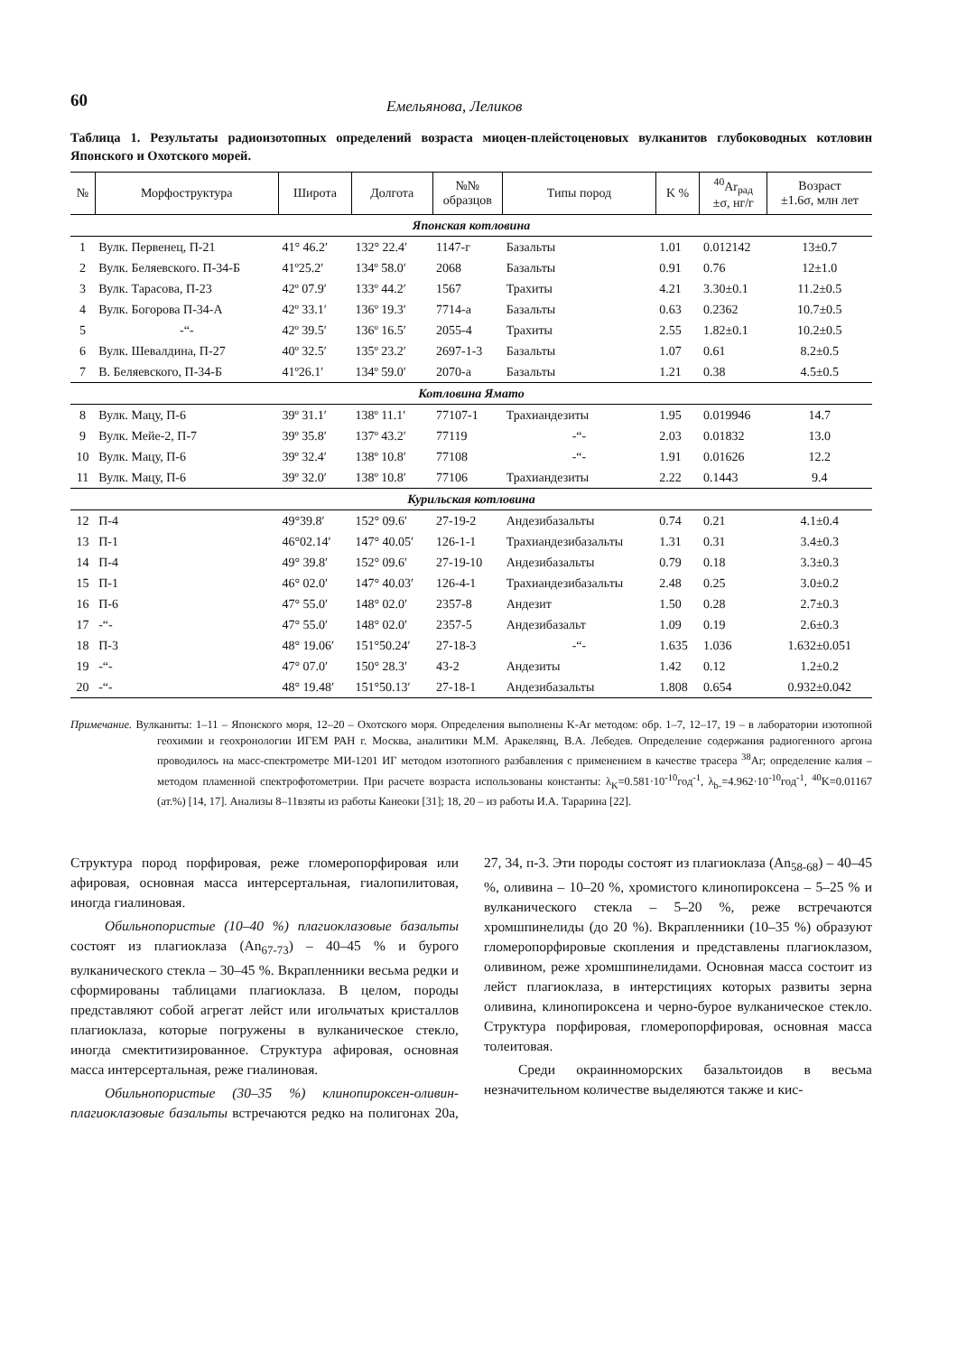60 Емельянова, Леликов
Таблица 1. Результаты радиоизотопных определений возраста миоцен-плейстоценовых вулканитов глубоководных котловин Японского и Охотского морей.
| № | Морфоструктура | Широта | Долгота | №№ образцов | Типы пород | K % | <sup>40</sup>Ar<sub>рад</sub> ±σ, нг/г | Возраст ±1.6σ, млн лет |
| --- | --- | --- | --- | --- | --- | --- | --- | --- |
| Японская котловина | | | | | | | | |
| 1 | Вулк. Первенец, П-21 | 41° 46.2′ | 132° 22.4′ | 1147-г | Базальты | 1.01 | 0.012142 | 13±0.7 |
| 2 | Вулк. Беляевского. П-34-Б | 41º25.2′ | 134º 58.0′ | 2068 | Базальты | 0.91 | 0.76 | 12±1.0 |
| 3 | Вулк. Тарасова, П-23 | 42º 07.9′ | 133º 44.2′ | 1567 | Трахиты | 4.21 | 3.30±0.1 | 11.2±0.5 |
| 4 | Вулк. Богорова П-34-А | 42º 33.1′ | 136º 19.3′ | 7714-а | Базальты | 0.63 | 0.2362 | 10.7±0.5 |
| 5 | -“- | 42º 39.5′ | 136º 16.5′ | 2055-4 | Трахиты | 2.55 | 1.82±0.1 | 10.2±0.5 |
| 6 | Вулк. Шевалдина, П-27 | 40º 32.5′ | 135º 23.2′ | 2697-1-3 | Базальты | 1.07 | 0.61 | 8.2±0.5 |
| 7 | В. Беляевского, П-34-Б | 41º26.1′ | 134º 59.0′ | 2070-а | Базальты | 1.21 | 0.38 | 4.5±0.5 |
| Котловина Ямато | | | | | | | | |
| 8 | Вулк. Мацу, П-6 | 39º 31.1′ | 138º 11.1′ | 77107-1 | Трахиандезиты | 1.95 | 0.019946 | 14.7 |
| 9 | Вулк. Мейе-2, П-7 | 39º 35.8′ | 137º 43.2′ | 77119 | -“- | 2.03 | 0.01832 | 13.0 |
| 10 | Вулк. Мацу, П-6 | 39º 32.4′ | 138º 10.8′ | 77108 | -“- | 1.91 | 0.01626 | 12.2 |
| 11 | Вулк. Мацу, П-6 | 39º 32.0′ | 138º 10.8′ | 77106 | Трахиандезиты | 2.22 | 0.1443 | 9.4 |
| Курильская котловина | | | | | | | | |
| 12 | П-4 | 49°39.8′ | 152° 09.6′ | 27-19-2 | Андезибазальты | 0.74 | 0.21 | 4.1±0.4 |
| 13 | П-1 | 46°02.14′ | 147° 40.05′ | 126-1-1 | Трахиандезибазальты | 1.31 | 0.31 | 3.4±0.3 |
| 14 | П-4 | 49° 39.8′ | 152° 09.6′ | 27-19-10 | Андезибазальты | 0.79 | 0.18 | 3.3±0.3 |
| 15 | П-1 | 46° 02.0′ | 147° 40.03′ | 126-4-1 | Трахиандезибазальты | 2.48 | 0.25 | 3.0±0.2 |
| 16 | П-6 | 47° 55.0′ | 148° 02.0′ | 2357-8 | Андезит | 1.50 | 0.28 | 2.7±0.3 |
| 17 | -“- | 47° 55.0′ | 148° 02.0′ | 2357-5 | Андезибазальт | 1.09 | 0.19 | 2.6±0.3 |
| 18 | П-3 | 48° 19.06′ | 151°50.24′ | 27-18-3 | -“- | 1.635 | 1.036 | 1.632±0.051 |
| 19 | -“- | 47° 07.0′ | 150° 28.3′ | 43-2 | Андезиты | 1.42 | 0.12 | 1.2±0.2 |
| 20 | -“- | 48° 19.48′ | 151°50.13′ | 27-18-1 | Андезибазальты | 1.808 | 0.654 | 0.932±0.042 |
Примечание. Вулканиты: 1–11 – Японского моря, 12–20 – Охотского моря. Определения выполнены K-Ar методом: обр. 1–7, 12–17, 19 – в лаборатории изотопной геохимии и геохронологии ИГЕМ РАН г. Москва, аналитики М.М. Аракелянц, В.А. Лебедев. Определение содержания радиогенного аргона проводилось на масс-спектрометре МИ-1201 ИГ методом изотопного разбавления с применением в качестве трасера <sup>38</sup>Ar; определение калия – методом пламенной спектрофотометрии. При расчете возраста использованы константы: λ<sub>K</sub>=0.581·10<sup>-10</sup>год<sup>-1</sup>, λ<sub>b-</sub>=4.962·10<sup>-10</sup>год<sup>-1</sup>, <sup>40</sup>K=0.01167 (ат.%) [14, 17]. Анализы 8–11взяты из работы Канеоки [31]; 18, 20 – из работы И.А. Тарарина [22].
Структура пород порфировая, реже гломеропорфировая или афировая, основная масса интерсертальная, гиалопилитовая, иногда гиалиновая.
Обильнопористые (10–40 %) плагиоклазовые базальты состоят из плагиоклаза (An<sub>67-73</sub>) – 40–45 % и бурого вулканического стекла – 30–45 %. Вкрапленники весьма редки и сформированы таблицами плагиоклаза. В целом, породы представляют собой агрегат лейст или игольчатых кристаллов плагиоклаза, которые погружены в вулканическое стекло, иногда смектитизированное. Структура афировая, основная масса интерсертальная, реже гиалиновая.
Обильнопористые (30–35 %) клинопироксен-оливин-плагиоклазовые базальты встречаются редко на полигонах 20а, 27, 34, п-3. Эти породы состоят из плагиоклаза (An<sub>58-68</sub>) – 40–45 %, оливина – 10–20 %, хромистого клинопироксена – 5–25 % и вулканического стекла – 5–20 %, реже встречаются хромшпинелиды (до 20 %). Вкрапленники (10–35 %) образуют гломеропорфировые скопления и представлены плагиоклазом, оливином, реже хромшпинелидами. Основная масса состоит из лейст плагиоклаза, в интерстициях которых развиты зерна оливина, клинопироксена и черно-бурое вулканическое стекло. Структура порфировая, гломеропорфировая, основная масса толеитовая.
Среди окраинноморских базальтоидов в весьма незначительном количестве выделяются также и кис-